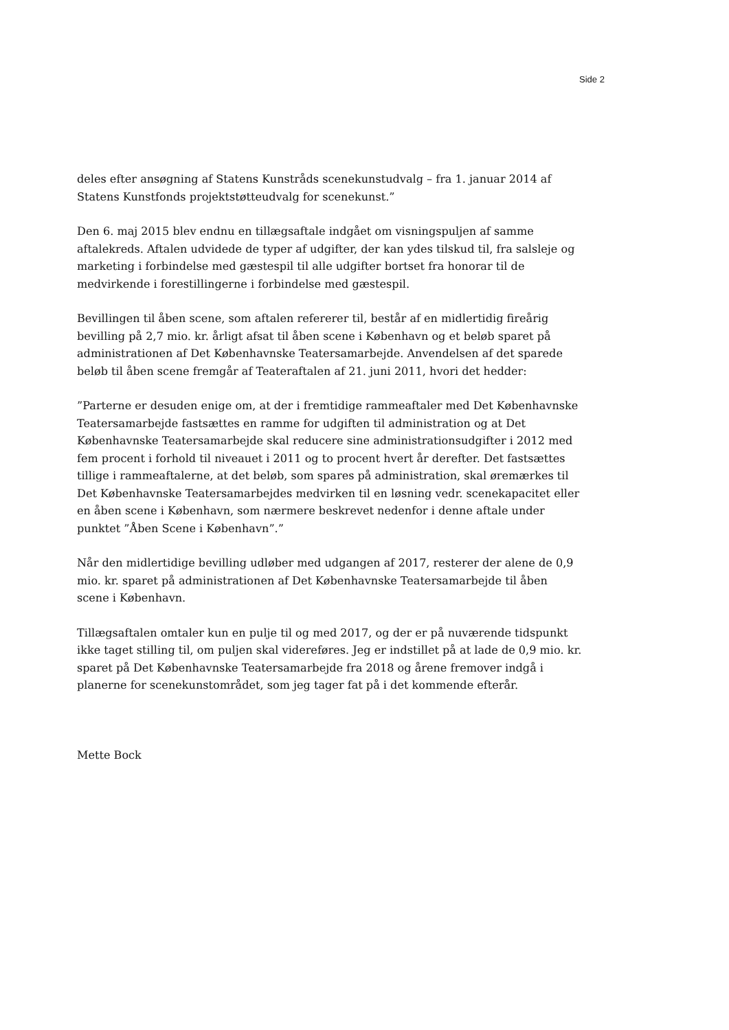Side 2
deles efter ansøgning af Statens Kunstråds scenekunstudvalg – fra 1. januar 2014 af Statens Kunstfonds projektstøtteudvalg for scenekunst.”
Den 6. maj 2015 blev endnu en tillægsaftale indgået om visningspuljen af samme aftalekreds. Aftalen udvidede de typer af udgifter, der kan ydes tilskud til, fra salsleje og marketing i forbindelse med gæstespil til alle udgifter bortset fra honorar til de medvirkende i forestillingerne i forbindelse med gæstespil.
Bevillingen til åben scene, som aftalen refererer til, består af en midlertidig fireårig bevilling på 2,7 mio. kr. årligt afsat til åben scene i København og et beløb sparet på administrationen af Det Københavnske Teatersamarbejde. Anvendelsen af det sparede beløb til åben scene fremgår af Teateraftalen af 21. juni 2011, hvori det hedder:
”Parterne er desuden enige om, at der i fremtidige rammeaftaler med Det Københavnske Teatersamarbejde fastsættes en ramme for udgiften til administration og at Det Københavnske Teatersamarbejde skal reducere sine administrationsudgifter i 2012 med fem procent i forhold til niveauet i 2011 og to procent hvert år derefter. Det fastsættes tillige i rammeaftalerne, at det beløb, som spares på administration, skal øremærkes til Det Københavnske Teatersamarbejdes medvirken til en løsning vedr. scenekapacitet eller en åben scene i København, som nærmere beskrevet nedenfor i denne aftale under punktet ”Åben Scene i København”.”
Når den midlertidige bevilling udløber med udgangen af 2017, resterer der alene de 0,9 mio. kr. sparet på administrationen af Det Københavnske Teatersamarbejde til åben scene i København.
Tillægsaftalen omtaler kun en pulje til og med 2017, og der er på nuværende tidspunkt ikke taget stilling til, om puljen skal videreføres. Jeg er indstillet på at lade de 0,9 mio. kr. sparet på Det Københavnske Teatersamarbejde fra 2018 og årene fremover indgå i planerne for scenekunstområdet, som jeg tager fat på i det kommende efterår.
Mette Bock